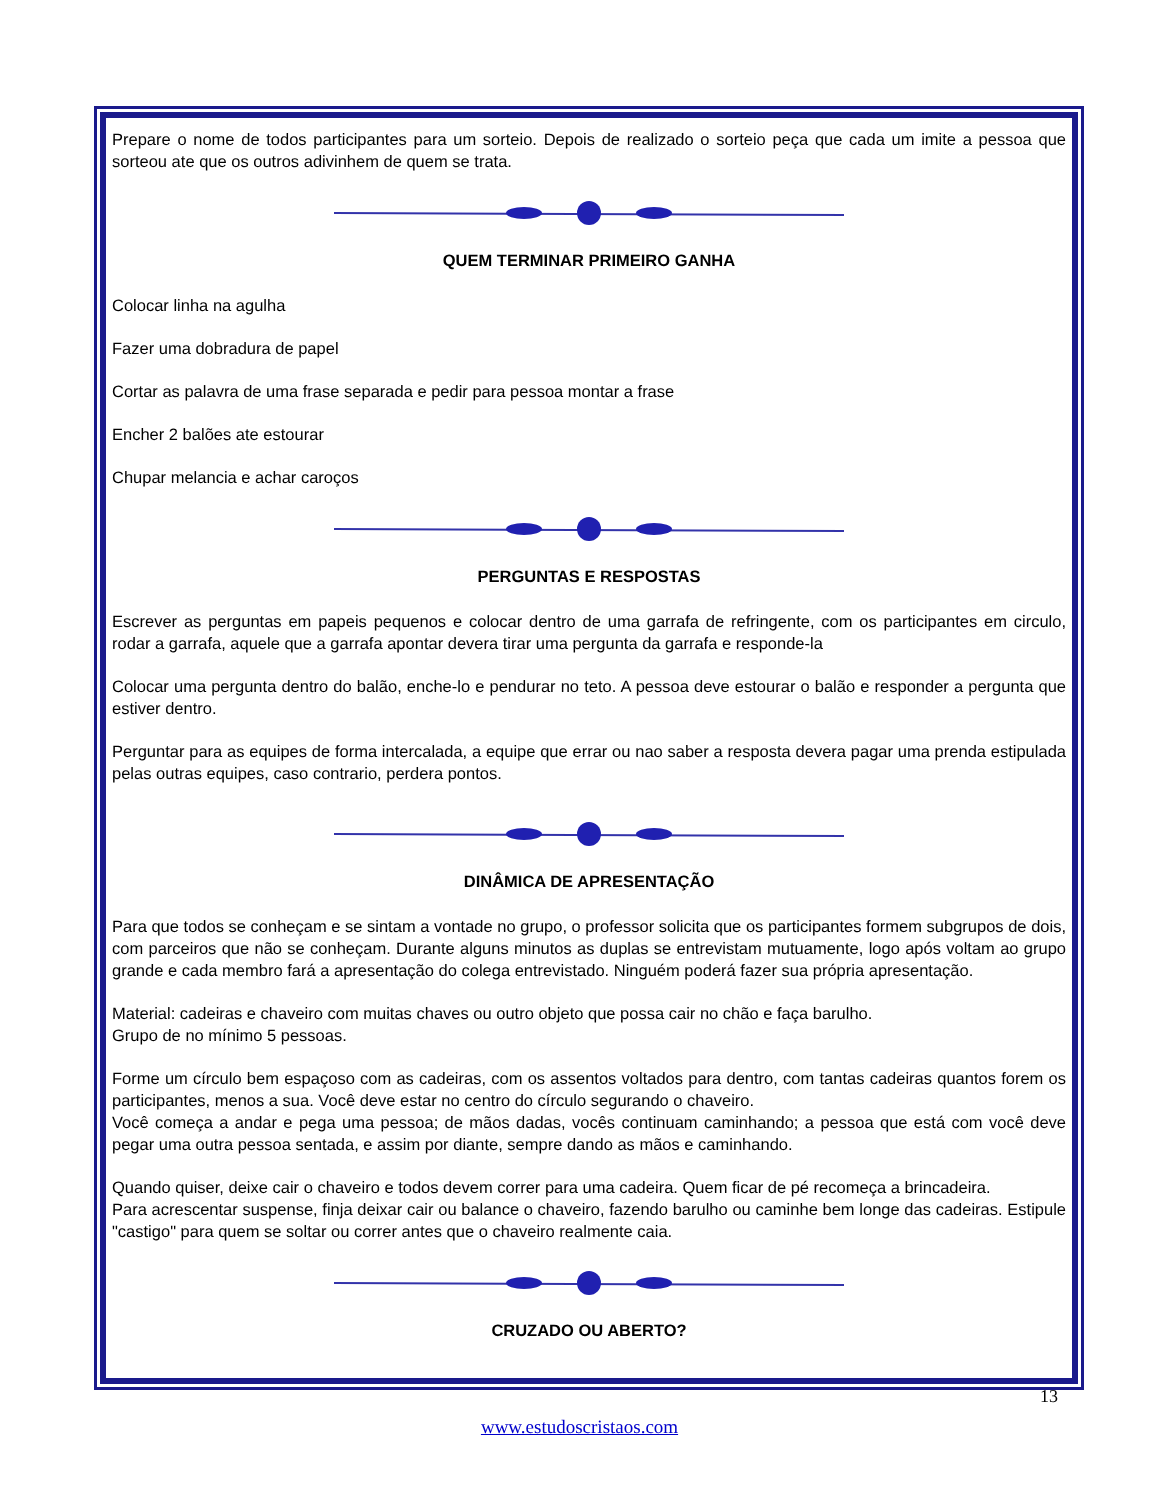Prepare o nome de todos participantes para um sorteio. Depois de realizado o sorteio peça que cada um imite a pessoa que sorteou ate que os outros adivinhem de quem se trata.
QUEM TERMINAR PRIMEIRO GANHA
Colocar linha na agulha
Fazer uma dobradura de papel
Cortar as palavra de uma frase separada e pedir para pessoa montar a frase
Encher 2 balões ate estourar
Chupar melancia e achar caroços
PERGUNTAS E RESPOSTAS
Escrever as perguntas em papeis pequenos e colocar dentro de uma garrafa de refringente, com os participantes em circulo, rodar a garrafa, aquele que a garrafa apontar devera tirar uma pergunta da garrafa e responde-la
Colocar uma pergunta dentro do balão, enche-lo e pendurar no teto. A pessoa deve estourar o balão e responder a pergunta que estiver dentro.
Perguntar para as equipes de forma intercalada, a equipe que errar ou nao saber a resposta devera pagar uma prenda estipulada pelas outras equipes, caso contrario, perdera pontos.
DINÂMICA DE APRESENTAÇÃO
Para que todos se conheçam e se sintam a vontade no grupo, o professor solicita que os participantes formem subgrupos de dois, com parceiros que não se conheçam. Durante alguns minutos as duplas se entrevistam mutuamente, logo após voltam ao grupo grande e cada membro fará a apresentação do colega entrevistado. Ninguém poderá fazer sua própria apresentação.
Material: cadeiras e chaveiro com muitas chaves ou outro objeto que possa cair no chão e faça barulho.
Grupo de no mínimo 5 pessoas.
Forme um círculo bem espaçoso com as cadeiras, com os assentos voltados para dentro, com tantas cadeiras quantos forem os participantes, menos a sua. Você deve estar no centro do círculo segurando o chaveiro.
Você começa a andar e pega uma pessoa; de mãos dadas, vocês continuam caminhando; a pessoa que está com você deve pegar uma outra pessoa sentada, e assim por diante, sempre dando as mãos e caminhando.
Quando quiser, deixe cair o chaveiro e todos devem correr para uma cadeira. Quem ficar de pé recomeça a brincadeira.
Para acrescentar suspense, finja deixar cair ou balance o chaveiro, fazendo barulho ou caminhe bem longe das cadeiras. Estipule "castigo" para quem se soltar ou correr antes que o chaveiro realmente caia.
CRUZADO OU ABERTO?
13
www.estudoscristaos.com